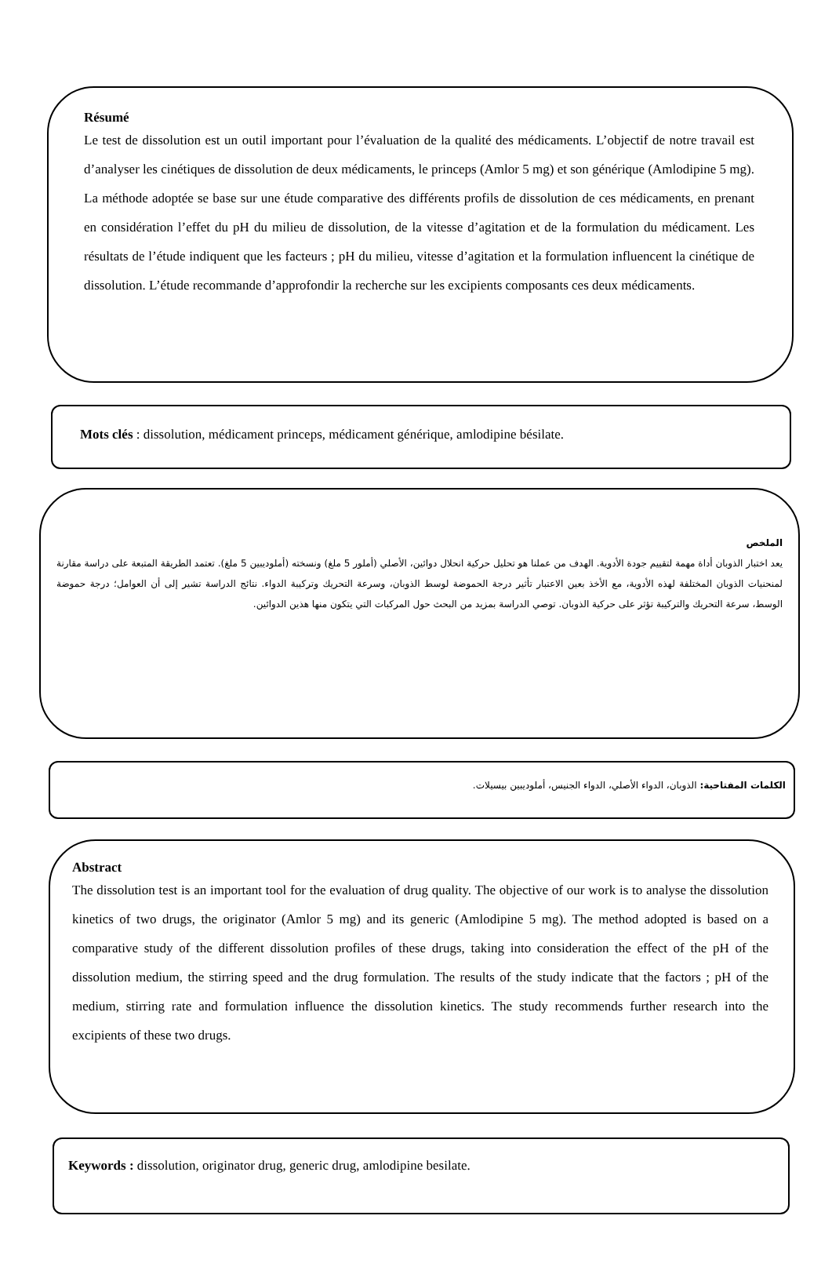Résumé
Le test de dissolution est un outil important pour l’évaluation de la qualité des médicaments. L’objectif de notre travail est d’analyser les cinétiques de dissolution de deux médicaments, le princeps (Amlor 5 mg) et son générique (Amlodipine 5 mg). La méthode adoptée se base sur une étude comparative des différents profils de dissolution de ces médicaments, en prenant en considération l’effet du pH du milieu de dissolution, de la vitesse d’agitation et de la formulation du médicament. Les résultats de l’étude indiquent que les facteurs ; pH du milieu, vitesse d’agitation et la formulation influencent la cinétique de dissolution. L’étude recommande d’approfondir la recherche sur les excipients composants ces deux médicaments.
Mots clés : dissolution, médicament princeps, médicament générique, amlodipine bésilate.
الملخص
يعد اختبار الذوبان أداة مهمة لتقييم جودة الأدوية. الهدف من عملنا هو تحليل حركية انحلال دوائين، الأصلي (أملور 5 ملغ) ونسخته (أملوديبين 5 ملغ). تعتمد الطريقة المتبعة على دراسة مقارنة لمنحنيات الذوبان المختلفة لهذه الأدوية، مع الأخذ بعين الاعتبار تأثير درجة الحموضة لوسط الذوبان، وسرعة التحريك وتركيبة الدواء. نتائج الدراسة تشير إلى أن العوامل؛ درجة حموضة الوسط، سرعة التحريك والتركيبة تؤثر على حركية الذوبان. توصي الدراسة بمزيد من البحث حول المركبات التي يتكون منها هذين الدوائين.
الكلمات المفتاحية: الذوبان، الدواء الأصلي، الدواء الجنيس، أملوديبين بيسيلات.
Abstract
The dissolution test is an important tool for the evaluation of drug quality. The objective of our work is to analyse the dissolution kinetics of two drugs, the originator (Amlor 5 mg) and its generic (Amlodipine 5 mg). The method adopted is based on a comparative study of the different dissolution profiles of these drugs, taking into consideration the effect of the pH of the dissolution medium, the stirring speed and the drug formulation. The results of the study indicate that the factors ; pH of the medium, stirring rate and formulation influence the dissolution kinetics. The study recommends further research into the excipients of these two drugs.
Keywords : dissolution, originator drug, generic drug, amlodipine besilate.